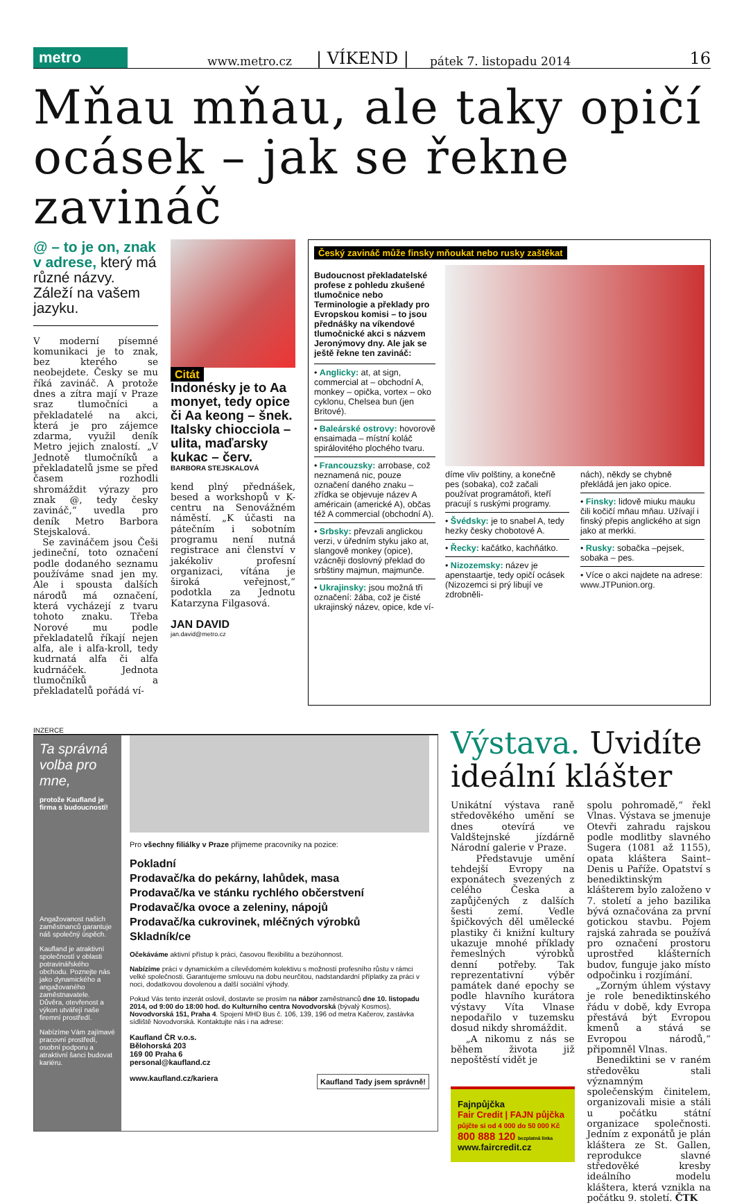metro www.metro.cz | VÍKEND | pátek 7. listopadu 2014 16
Mňau mňau, ale taky opičí ocásek – jak se řekne zavináč
@ – to je on, znak v adrese, který má různé názvy. Záleží na vašem jazyku.
V moderní písemné komunikaci je to znak, bez kterého se neobejdete. Česky se mu říká zavináč. A protože dnes a zítra mají v Praze sraz tlumočníci a překladatelé na akci, která je pro zájemce zdarma, využil deník Metro jejich znalostí. „V Jednotě tlumočníků a překladatelů jsme se před časem rozhodli shromáždit výrazy pro znak @, tedy česky zavináč,“ uvedla pro deník Metro Barbora Stejskalová.
Se zavináčem jsou Češi jedineční, toto označení podle dodaného seznamu používáme snad jen my. Ale i spousta dalších národů má označení, která vycházejí z tvaru tohoto znaku. Třeba Norové mu podle překladatelů říkají nejen alfa, ale i alfa-kroll, tedy kudrnatá alfa či alfa kudrnáček. Jednota tlumočníků a překladatelů pořádá ví-
Citát
Indonésky je to Aa monyet, tedy opice či Aa keong – šnek. Italsky chiocciola – ulita, maďarsky kukac – červ.
BARBORA STEJSKALOVÁ
kend plný přednášek, besed a workshopů v K-centru na Senovážném náměstí. „K účasti na pátečním i sobotním programu není nutná registrace ani členství v jakékoliv profesní organizaci, vítána je široká veřejnost,“ podotkla za Jednotu Katarzyna Filgasová.
JAN DAVID
jan.david@metro.cz
Český zavináč může finsky mňoukat nebo rusky zaštěkat
Budoucnost překladatelské profese z pohledu zkušené tlumočnice nebo Terminologie a překlady pro Evropskou komisi – to jsou přednášky na víkendové tlumočnické akci s názvem Jeronýmovy dny. Ale jak se ještě řekne ten zavináč:
• Anglicky: at, at sign, commercial at – obchodní A, monkey – opička, vortex – oko cyklonu, Chelsea bun (jen Britové).
• Baleárské ostrovy: hovorově ensaimada – místní koláč spirálovitého plochého tvaru.
• Francouzsky: arrobase, což neznamená nic, pouze označení daného znaku – zřídka se objevuje název A américain (americké A), občas též A commercial (obchodní A).
• Srbsky: převzali anglickou verzi, v úředním styku jako at, slangově monkey (opice), vzácněji doslovný překlad do srbštiny majmun, majmunče.
• Ukrajinsky: jsou možná tři označení: žába, což je čisté ukrajinský název, opice, kde ví-
díme vliv polštiny, a konečně pes (sobaka), což začali používat programátoři, kteří pracují s ruskými programy.
• Švédsky: je to snabel A, tedy hezky česky chobotové A.
• Řecky: kačátko, kachňátko.
• Nizozemsky: název je apenstaartje, tedy opičí ocásek (Nizozemci si prý libují ve zdrobněli-
nách), někdy se chybně překládá jen jako opice.
• Finsky: lidově miuku mauku čili kočičí mňau mňau. Užívají i finský přepis anglického at sign jako at merkki.
• Rusky: sobačka –pejsek, sobaka – pes.
• Více o akci najdete na adrese: www.JTPunion.org.
INZERCE
Ta správná volba pro mne,
protože Kaufland je firma s budoucností!
Angažovanost našich zaměstnanců garantuje náš společný úspěch.
Kaufland je atraktivní společností v oblasti potravinářského obchodu. Poznejte nás jako dynamického a angažovaného zaměstnavatele. Důvěra, otevřenost a výkon utvářejí naše firemní prostředí.
Nabízíme Vám zajímavé pracovní prostředí, osobní podporu a atraktivní šanci budovat kariéru.
Pro všechny filiálky v Praze přijmeme pracovníky na pozice:
Pokladní
Prodavač/ka do pekárny, lahůdek, masa
Prodavač/ka ve stánku rychlého občerstvení
Prodavač/ka ovoce a zeleniny, nápojů
Prodavač/ka cukrovinek, mléčných výrobků
Skladník/ce
Očekáváme aktivní přístup k práci, časovou flexibilitu a bezúhonnost.
Nabízíme práci v dynamickém a cílevědomém kolektivu s možností profesního růstu v rámci velké společnosti. Garantujeme smlouvu na dobu neurčitou, nadstandardní příplatky za práci v noci, dodatkovou dovolenou a další sociální výhody.
Pokud Vás tento inzerát oslovil, dostavte se prosím na nábor zaměstnanců dne 10. listopadu 2014, od 9:00 do 18:00 hod. do Kulturního centra Novodvorská (bývalý Kosmos), Novodvorská 151, Praha 4. Spojení MHD Bus č. 106, 139, 196 od metra Kačerov, zastávka sídliště Novodvorská. Kontaktujte nás i na adrese:
Kaufland ČR v.o.s.
Bělohorská 203
169 00 Praha 6
personal@kaufland.cz
www.kaufland.cz/kariera Kaufland Tady jsem správně!
Výstava. Uvidíte ideální klášter
Unikátní výstava raně středověkého umění se dnes otevírá ve Valdštejnské jízdárně Národní galerie v Praze.
Představuje umění tehdejší Evropy na exponátech svezených z celého Česka a zapůjčených z dalších šesti zemí. Vedle špičkových děl umělecké plastiky či knižní kultury ukazuje mnohé příklady řemeslných výrobků denní potřeby. Tak reprezentativní výběr památek dané epochy se podle hlavního kurátora výstavy Víta Vlnase nepodařilo v tuzemsku dosud nikdy shromáždit.
„A nikomu z nás se během života již nepoštěstí vidět je
Fajnpůjčka
Fair Credit | FAJN půjčka
půjčte si od 4 000 do 50 000 Kč
800 888 120 bezplatná linka
www.faircredit.cz
spolu pohromadě,“ řekl Vlnas. Výstava se jmenuje Otevři zahradu rajskou podle modlitby slavného Sugera (1081 až 1155), opata kláštera Saint–Denis u Paříže. Opatství s benediktinským klášterem bylo založeno v 7. století a jeho bazilika bývá označována za první gotickou stavbu. Pojem rajská zahrada se používá pro označení prostoru uprostřed klášterních budov, funguje jako místo odpočinku i rozjímání.
„Zorným úhlem výstavy je role benediktinského řádu v době, kdy Evropa přestává být Evropou kmenů a stává se Evropou národů,“ připomněl Vlnas.
Benediktini se v raném středověku stali významným společenským činitelem, organizovali misie a stáli u počátku státní organizace společnosti. Jedním z exponátů je plán kláštera ze St. Gallen, reprodukce slavné středověké kresby ideálního modelu kláštera, která vznikla na počátku 9. století. ČTK